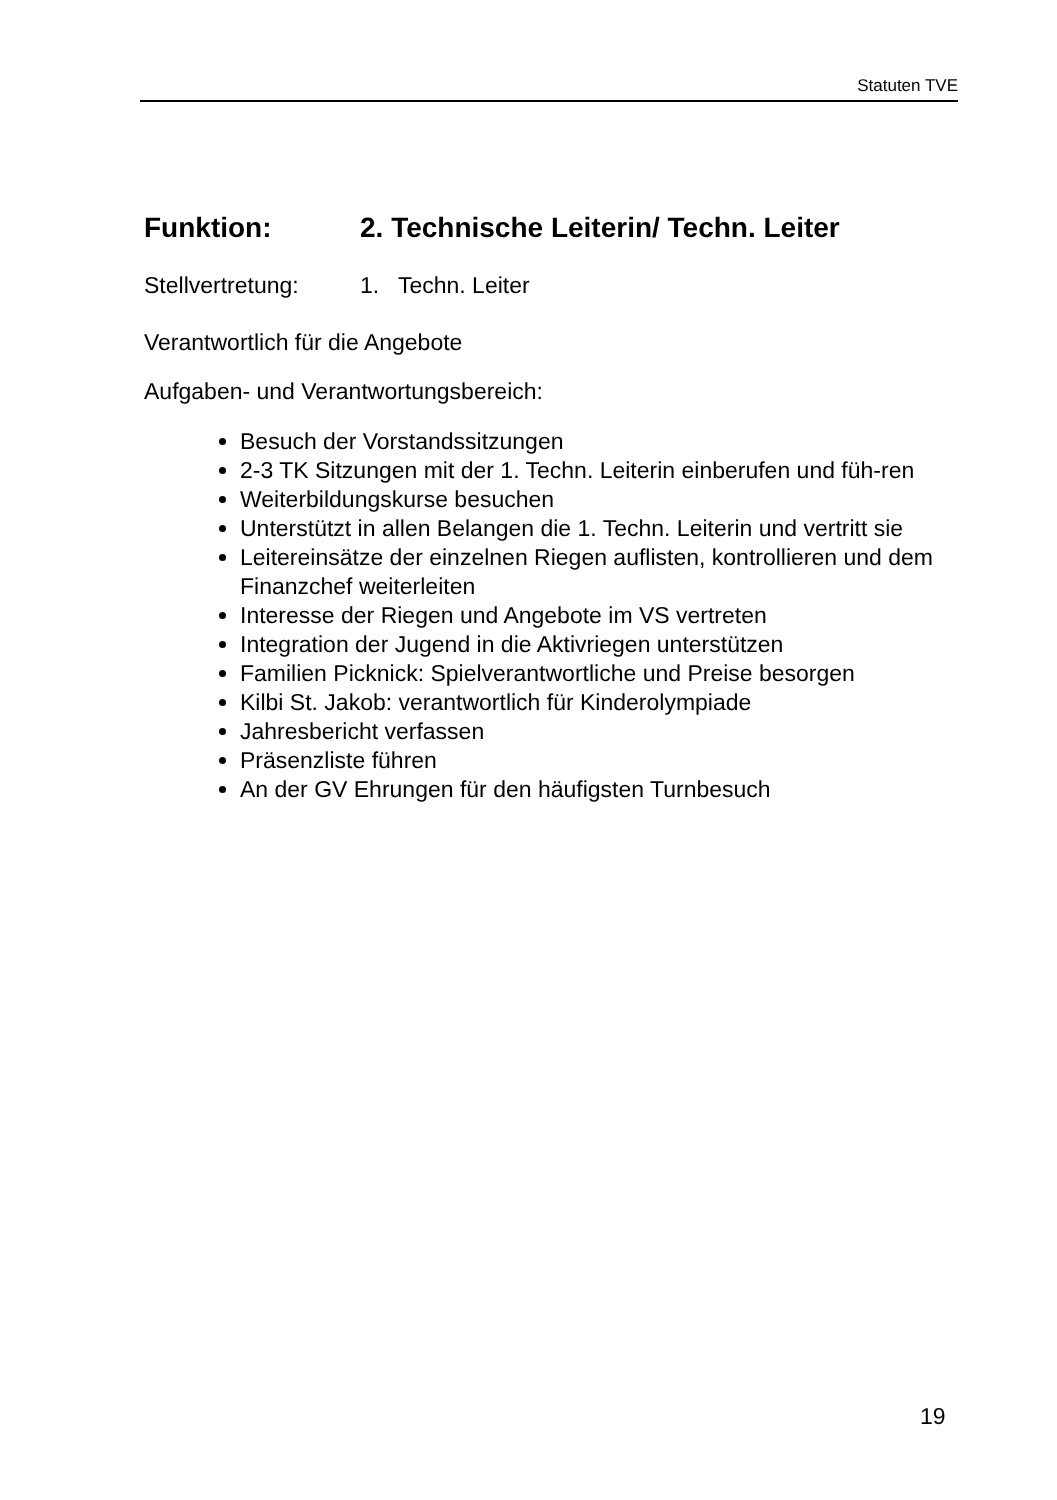Statuten TVE
Funktion: 2. Technische Leiterin/ Techn. Leiter
Stellvertretung: 1. Techn. Leiter
Verantwortlich für die Angebote
Aufgaben- und Verantwortungsbereich:
Besuch der Vorstandssitzungen
2-3 TK Sitzungen mit der 1. Techn. Leiterin einberufen und füh-ren
Weiterbildungskurse besuchen
Unterstützt in allen Belangen die 1. Techn. Leiterin und vertritt sie
Leitereinsätze der einzelnen Riegen auflisten, kontrollieren und dem Finanzchef weiterleiten
Interesse der Riegen und Angebote im VS vertreten
Integration der Jugend in die Aktivriegen unterstützen
Familien Picknick: Spielverantwortliche und Preise besorgen
Kilbi St. Jakob: verantwortlich für Kinderolympiade
Jahresbericht verfassen
Präsenzliste führen
An der GV Ehrungen für den häufigsten Turnbesuch
19